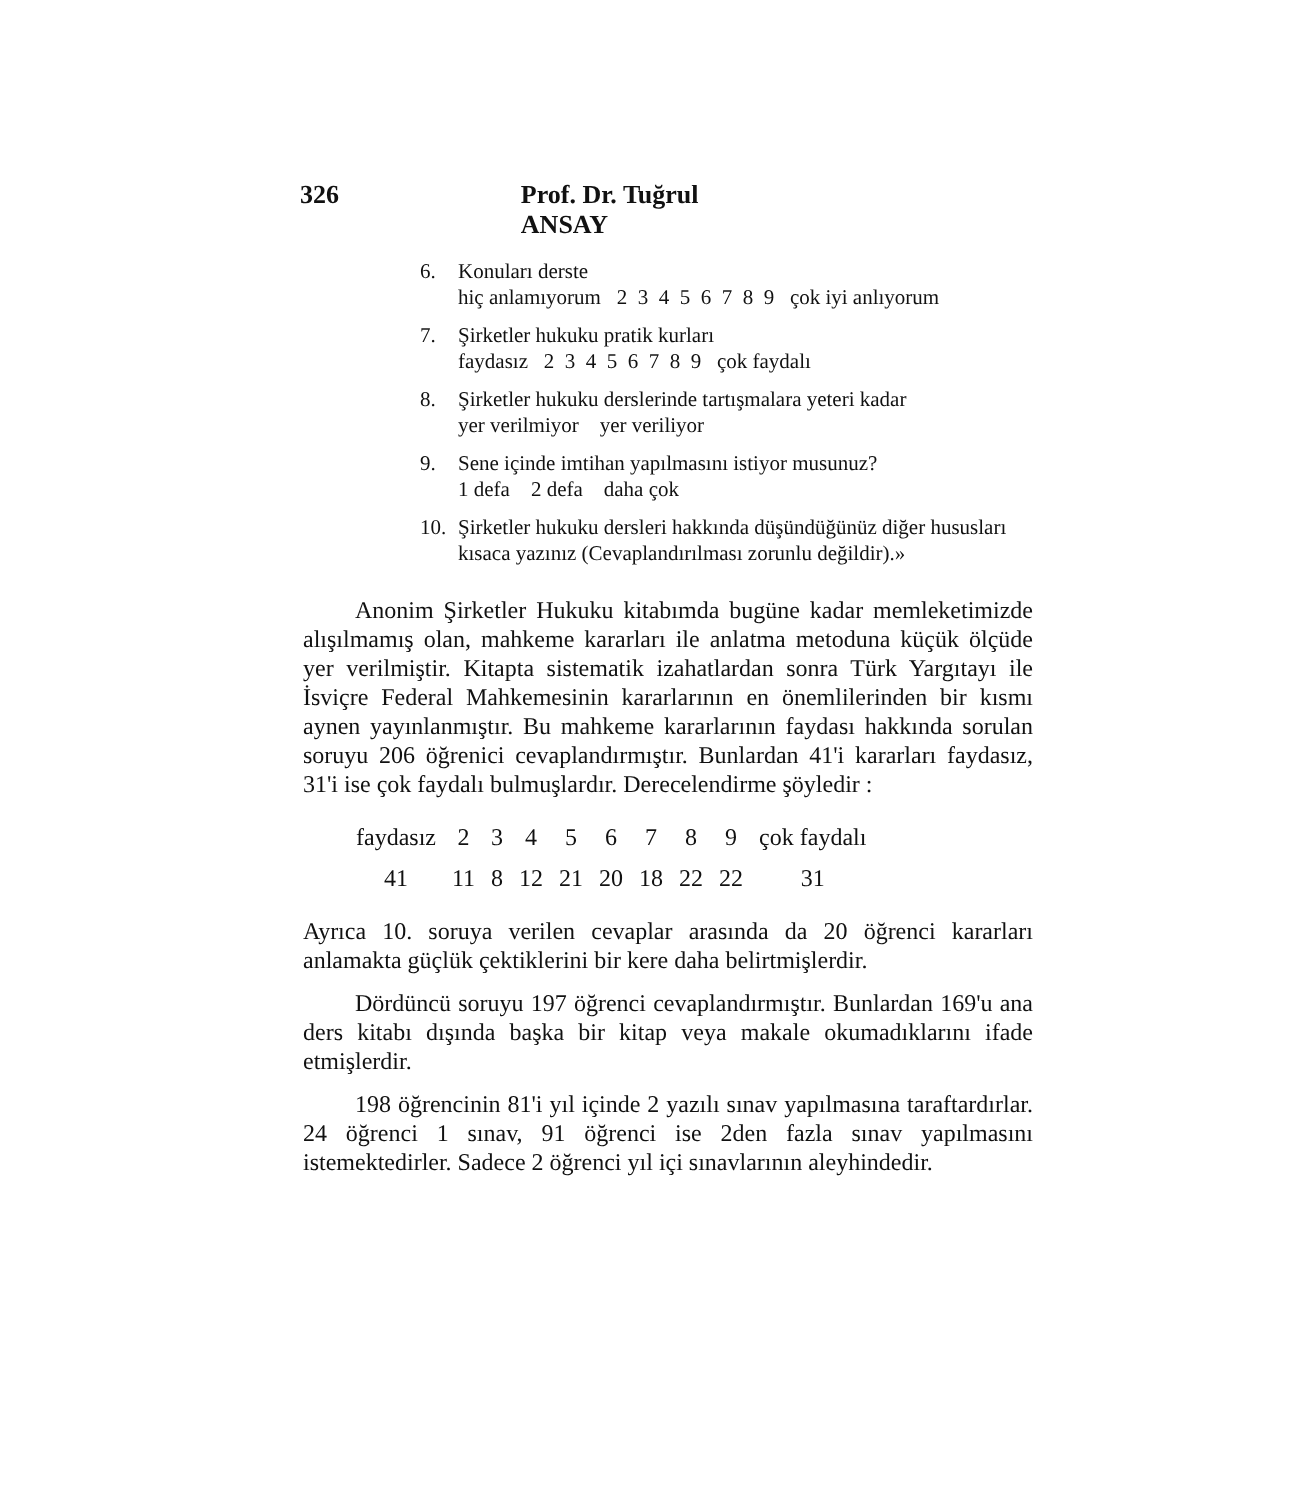326 Prof. Dr. Tuğrul ANSAY
6. Konuları derste
hiç anlamıyorum 2 3 4 5 6 7 8 9 çok iyi anlıyorum
7. Şirketler hukuku pratik kurları
faydasız 2 3 4 5 6 7 8 9 çok faydalı
8. Şirketler hukuku derslerinde tartışmalara yeteri kadar
yer verilmiyor yer veriliyor
9. Sene içinde imtihan yapılmasını istiyor musunuz?
1 defa 2 defa daha çok
10. Şirketler hukuku dersleri hakkında düşündüğünüz diğer hususları kısaca yazınız (Cevaplandırılması zorunlu değildir).»
Anonim Şirketler Hukuku kitabımda bugüne kadar memleketimizde alışılmamış olan, mahkeme kararları ile anlatma metoduna küçük ölçüde yer verilmiştir. Kitapta sistematik izahatlardan sonra Türk Yargıtayı ile İsviçre Federal Mahkemesinin kararlarının en önemlilerinden bir kısmı aynen yayınlanmıştır. Bu mahkeme kararlarının faydası hakkında sorulan soruyu 206 öğrenici cevaplandırmıştır. Bunlardan 41'i kararları faydasız, 31'i ise çok faydalı bulmuşlardır. Derecelendirme şöyledir :
| faydasız | 2 | 3 | 4 | 5 | 6 | 7 | 8 | 9 | çok faydalı |
| 41 | 11 | 8 | 12 | 21 | 20 | 18 | 22 | 22 | 31 |
Ayrıca 10. soruya verilen cevaplar arasında da 20 öğrenci kararları anlamakta güçlük çektiklerini bir kere daha belirtmişlerdir.
Dördüncü soruyu 197 öğrenci cevaplandırmıştır. Bunlardan 169'u ana ders kitabı dışında başka bir kitap veya makale okumadıklarını ifade etmişlerdir.
198 öğrencinin 81'i yıl içinde 2 yazılı sınav yapılmasına taraftardırlar. 24 öğrenci 1 sınav, 91 öğrenci ise 2den fazla sınav yapılmasını istemektedirler. Sadece 2 öğrenci yıl içi sınavlarının aleyhindedir.